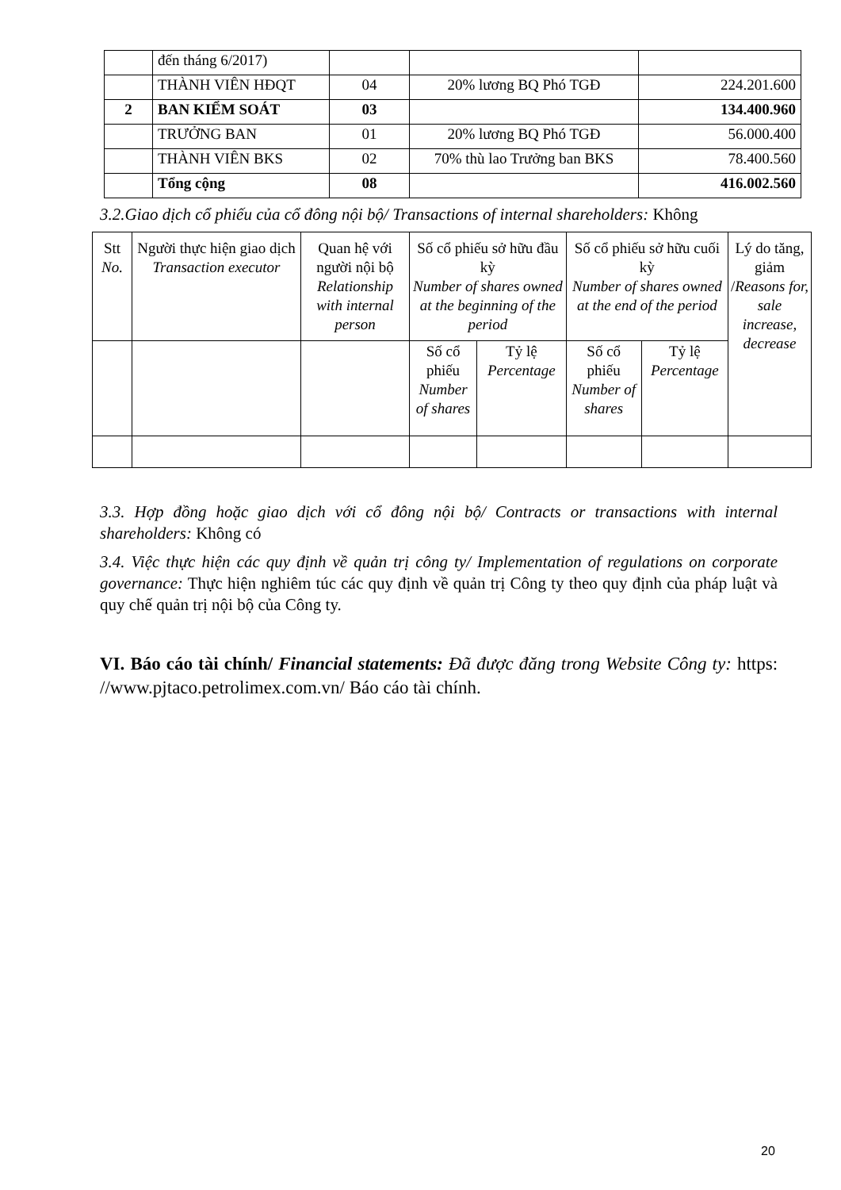| | đến tháng 6/2017) | | | |
| | THÀNH VIÊN HĐQT | 04 | 20% lương BQ Phó TGĐ | 224.201.600 |
| 2 | BAN KIỂM SOÁT | 03 | | 134.400.960 |
| | TRƯỞNG BAN | 01 | 20% lương BQ Phó TGĐ | 56.000.400 |
| | THÀNH VIÊN BKS | 02 | 70% thù lao Trưởng ban BKS | 78.400.560 |
| | Tổng cộng | 08 | | 416.002.560 |
3.2.Giao dịch cổ phiếu của cổ đông nội bộ/ Transactions of internal shareholders: Không
| Stt No. | Người thực hiện giao dịch Transaction executor | Quan hệ với người nội bộ Relationship with internal person | Số cổ phiếu sở hữu đầu kỳ Number of shares owned at the beginning of the period | | Số cổ phiếu sở hữu cuối kỳ Number of shares owned at the end of the period | | Lý do tăng, giảm / Reasons for, sale increase, decrease |
| --- | --- | --- | --- | --- | --- | --- | --- |
| | | | Số cổ phiếu Number of shares | Tỷ lệ Percentage | Số cổ phiếu Number of shares | Tỷ lệ Percentage | |
3.3. Hợp đồng hoặc giao dịch với cổ đông nội bộ/ Contracts or transactions with internal shareholders: Không có
3.4. Việc thực hiện các quy định về quản trị công ty/ Implementation of regulations on corporate governance: Thực hiện nghiêm túc các quy định về quản trị Công ty theo quy định của pháp luật và quy chế quản trị nội bộ của Công ty.
VI. Báo cáo tài chính/ Financial statements: Đã được đăng trong Website Công ty: https: //www.pjtaco.petrolimex.com.vn/ Báo cáo tài chính.
20